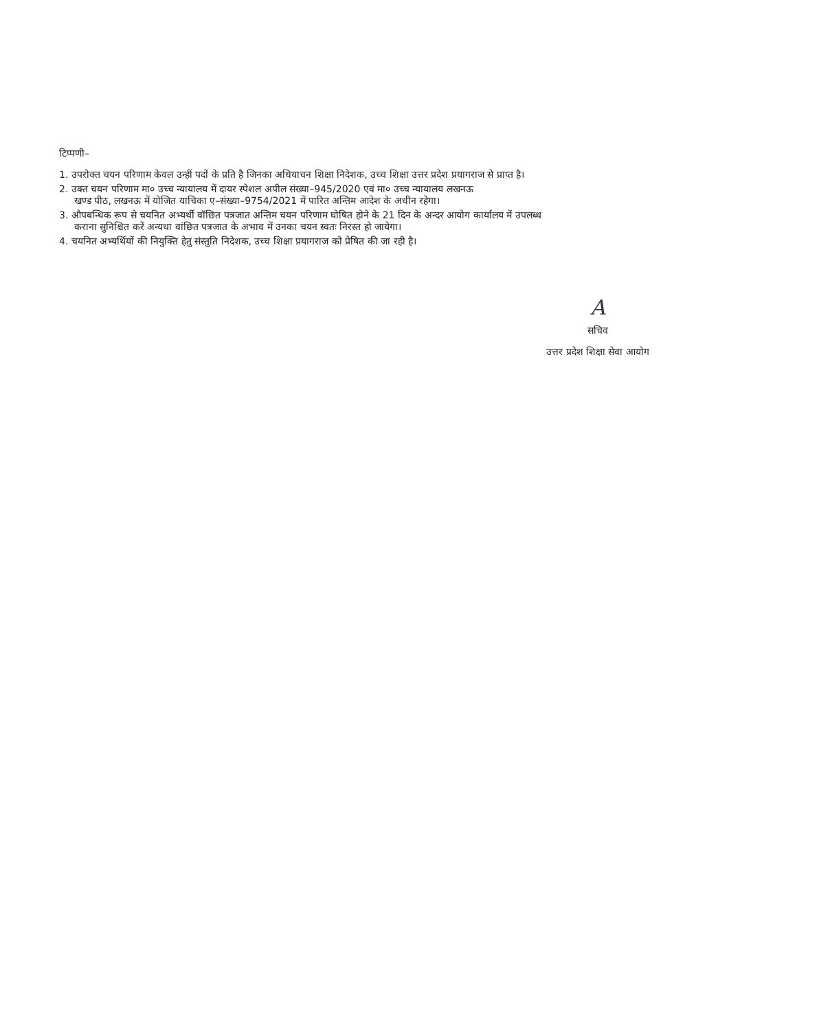टिप्पणी–
1. उपरोक्त चयन परिणाम केवल उन्हीं पदों के प्रति है जिनका अधियाचन शिक्षा निदेशक, उच्च शिक्षा उत्तर प्रदेश प्रयागराज से प्राप्त है।
2. उक्त चयन परिणाम मा० उच्च न्यायालय में दायर स्पेशल अपील संख्या–945/2020 एवं मा० उच्च न्यायालय लखनऊ
खण्ड पीठ, लखनऊ में योजित याचिका ए–संख्या–9754/2021 में पारित अन्तिम आदेश के अधीन रहेगा।
3. औपबन्धिक रूप से चयनित अभ्यर्थी वॉछित पत्रजात अन्तिम चयन परिणाम घोषित होने के 21 दिन के अन्दर आयोग कार्यालय में उपलब्ध
कराना सुनिश्चित करें अन्यथा वांछित पत्रजात के अभाव में उनका चयन स्वतः निरस्त हो जायेगा।
4. चयनित अभ्यर्थियों की नियुक्ति हेतु संस्तुति निदेशक, उच्च शिक्षा प्रयागराज को प्रेषित की जा रही है।
A
सचिव
उत्तर प्रदेश शिक्षा सेवा आयोग